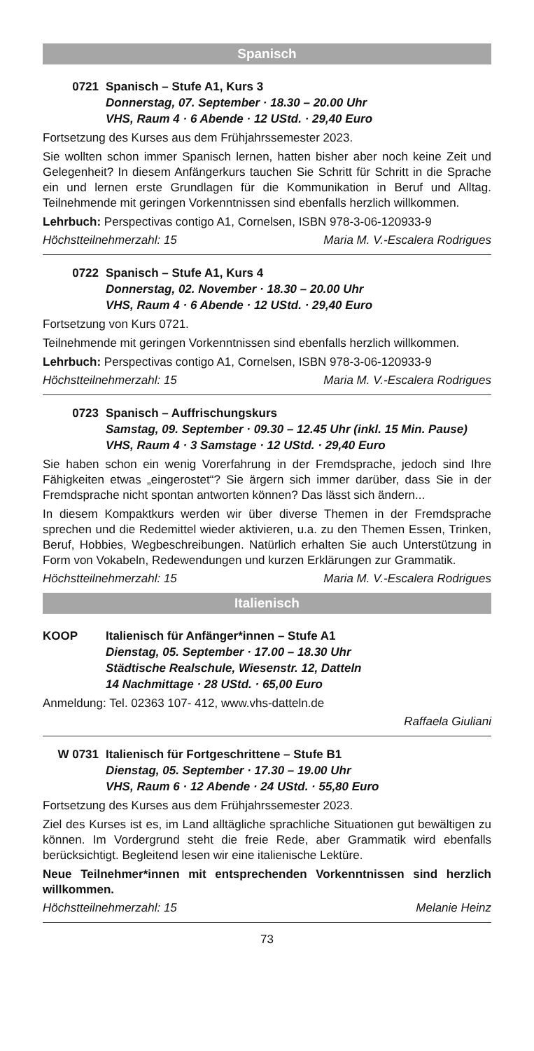Spanisch
0721 Spanisch – Stufe A1, Kurs 3
Donnerstag, 07. September · 18.30 – 20.00 Uhr
VHS, Raum 4 · 6 Abende · 12 UStd. · 29,40 Euro
Fortsetzung des Kurses aus dem Frühjahrssemester 2023.
Sie wollten schon immer Spanisch lernen, hatten bisher aber noch keine Zeit und Gelegenheit? In diesem Anfängerkurs tauchen Sie Schritt für Schritt in die Sprache ein und lernen erste Grundlagen für die Kommunikation in Beruf und Alltag. Teilnehmende mit geringen Vorkenntnissen sind ebenfalls herzlich willkommen.
Lehrbuch: Perspectivas contigo A1, Cornelsen, ISBN 978-3-06-120933-9
Höchstteilnehmerzahl: 15 Maria M. V.-Escalera Rodrigues
0722 Spanisch – Stufe A1, Kurs 4
Donnerstag, 02. November · 18.30 – 20.00 Uhr
VHS, Raum 4 · 6 Abende · 12 UStd. · 29,40 Euro
Fortsetzung von Kurs 0721.
Teilnehmende mit geringen Vorkenntnissen sind ebenfalls herzlich willkommen.
Lehrbuch: Perspectivas contigo A1, Cornelsen, ISBN 978-3-06-120933-9
Höchstteilnehmerzahl: 15 Maria M. V.-Escalera Rodrigues
0723 Spanisch – Auffrischungskurs
Samstag, 09. September · 09.30 – 12.45 Uhr (inkl. 15 Min. Pause)
VHS, Raum 4 · 3 Samstage · 12 UStd. · 29,40 Euro
Sie haben schon ein wenig Vorerfahrung in der Fremdsprache, jedoch sind Ihre Fähigkeiten etwas „eingerostet“? Sie ärgern sich immer darüber, dass Sie in der Fremdsprache nicht spontan antworten können? Das lässt sich ändern...
In diesem Kompaktkurs werden wir über diverse Themen in der Fremdsprache sprechen und die Redemittel wieder aktivieren, u.a. zu den Themen Essen, Trinken, Beruf, Hobbies, Wegbeschreibungen. Natürlich erhalten Sie auch Unterstützung in Form von Vokabeln, Redewendungen und kurzen Erklärungen zur Grammatik.
Höchstteilnehmerzahl: 15 Maria M. V.-Escalera Rodrigues
Italienisch
KOOP Italienisch für Anfänger*innen – Stufe A1
Dienstag, 05. September · 17.00 – 18.30 Uhr
Städtische Realschule, Wiesenstr. 12, Datteln
14 Nachmittage · 28 UStd. · 65,00 Euro
Anmeldung: Tel. 02363 107- 412, www.vhs-datteln.de
Raffaela Giuliani
W 0731 Italienisch für Fortgeschrittene – Stufe B1
Dienstag, 05. September · 17.30 – 19.00 Uhr
VHS, Raum 6 · 12 Abende · 24 UStd. · 55,80 Euro
Fortsetzung des Kurses aus dem Frühjahrssemester 2023.
Ziel des Kurses ist es, im Land alltägliche sprachliche Situationen gut bewältigen zu können. Im Vordergrund steht die freie Rede, aber Grammatik wird ebenfalls berücksichtigt. Begleitend lesen wir eine italienische Lektüre.
Neue Teilnehmer*innen mit entsprechenden Vorkenntnissen sind herzlich willkommen.
Höchstteilnehmerzahl: 15 Melanie Heinz
73